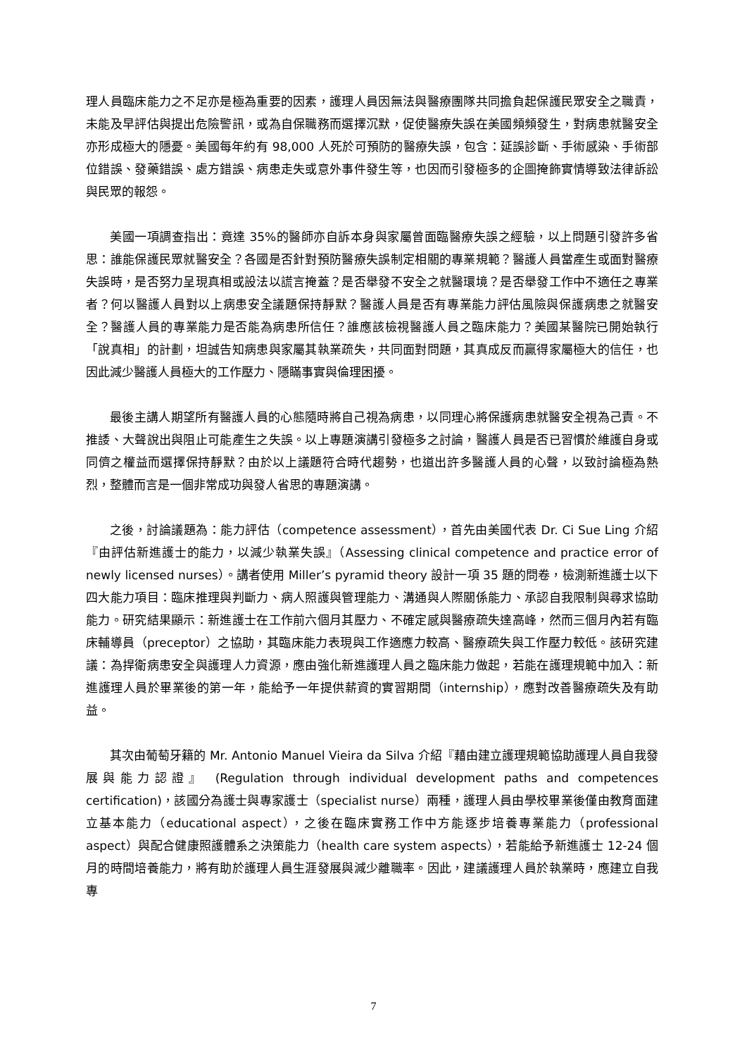理人員臨床能力之不足亦是極為重要的因素，護理人員因無法與醫療團隊共同擔負起保護民眾安全之職責，未能及早評估與提出危險警訊，或為自保職務而選擇沉默，促使醫療失誤在美國頻頻發生，對病患就醫安全亦形成極大的隱憂。美國每年約有 98,000 人死於可預防的醫療失誤，包含：延誤診斷、手術感染、手術部位錯誤、發藥錯誤、處方錯誤、病患走失或意外事件發生等，也因而引發極多的企圖掩飾實情導致法律訴訟與民眾的報怨。
美國一項調查指出：竟達 35%的醫師亦自訴本身與家屬曾面臨醫療失誤之經驗，以上問題引發許多省思：誰能保護民眾就醫安全？各國是否針對預防醫療失誤制定相關的專業規範？醫護人員當產生或面對醫療失誤時，是否努力呈現真相或設法以謊言掩蓋？是否舉發不安全之就醫環境？是否舉發工作中不適任之專業者？何以醫護人員對以上病患安全議題保持靜默？醫護人員是否有專業能力評估風險與保護病患之就醫安全？醫護人員的專業能力是否能為病患所信任？誰應該檢視醫護人員之臨床能力？美國某醫院已開始執行「說真相」的計劃，坦誠告知病患與家屬其執業疏失，共同面對問題，其真成反而贏得家屬極大的信任，也因此減少醫護人員極大的工作壓力、隱瞞事實與倫理困擾。
最後主講人期望所有醫護人員的心態隨時將自己視為病患，以同理心將保護病患就醫安全視為己責。不推諉、大聲說出與阻止可能產生之失誤。以上專題演講引發極多之討論，醫護人員是否已習慣於維護自身或同儕之權益而選擇保持靜默？由於以上議題符合時代趨勢，也道出許多醫護人員的心聲，以致討論極為熱烈，整體而言是一個非常成功與發人省思的專題演講。
之後，討論議題為：能力評估（competence assessment），首先由美國代表 Dr. Ci Sue Ling 介紹『由評估新進護士的能力，以減少執業失誤』（Assessing clinical competence and practice error of newly licensed nurses）。講者使用 Miller’s pyramid theory 設計一項 35 題的問卷，檢測新進護士以下四大能力項目：臨床推理與判斷力、病人照護與管理能力、溝通與人際關係能力、承認自我限制與尋求協助能力。研究結果顯示：新進護士在工作前六個月其壓力、不確定感與醫療疏失達高峰，然而三個月內若有臨床輔導員（preceptor）之協助，其臨床能力表現與工作適應力較高、醫療疏失與工作壓力較低。該研究建議：為捍衛病患安全與護理人力資源，應由強化新進護理人員之臨床能力做起，若能在護理規範中加入：新進護理人員於畢業後的第一年，能給予一年提供薪資的實習期間（internship），應對改善醫療疏失及有助益。
其次由葡萄牙籍的 Mr. Antonio Manuel Vieira da Silva 介紹『藉由建立護理規範協助護理人員自我發展與能力認證』 (Regulation through individual development paths and competences certification)，該國分為護士與專家護士（specialist nurse）兩種，護理人員由學校畢業後僅由教育面建立基本能力（educational aspect），之後在臨床實務工作中方能逐步培養專業能力（professional aspect）與配合健康照護體系之決策能力（health care system aspects），若能給予新進護士 12-24 個月的時間培養能力，將有助於護理人員生涯發展與減少離職率。因此，建議護理人員於執業時，應建立自我專
7